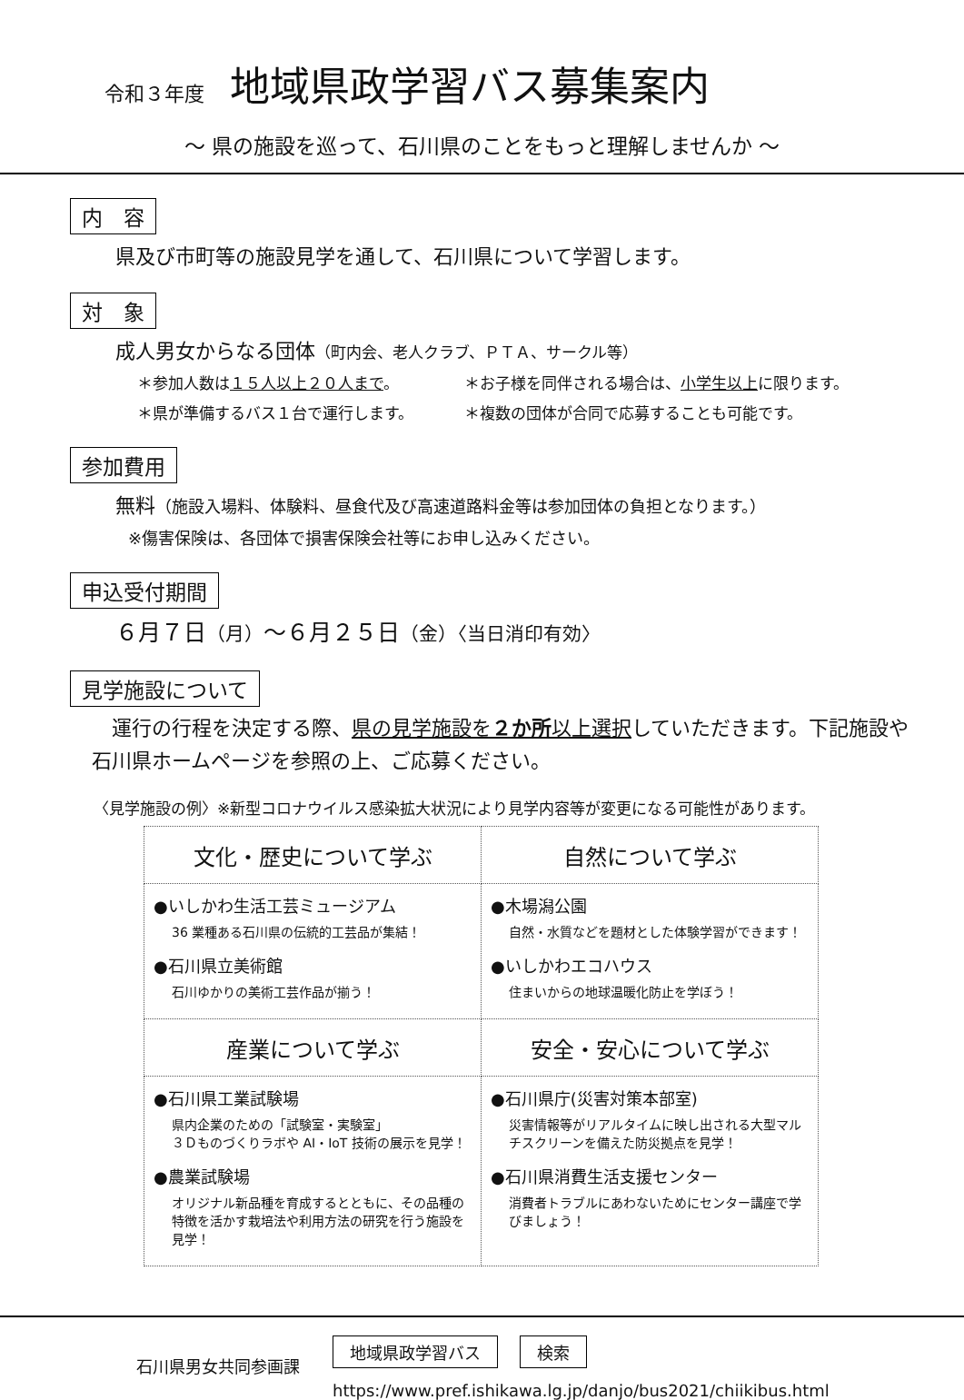令和３年度 地域県政学習バス募集案内
～ 県の施設を巡って、石川県のことをもっと理解しませんか ～
内　容
県及び市町等の施設見学を通して、石川県について学習します。
対　象
成人男女からなる団体（町内会、老人クラブ、ＰＴＡ、サークル等）
＊参加人数は１５人以上２０人まで。 ＊お子様を同伴される場合は、 小学生以上 に限ります。
＊県が準備するバス１台で運行します。 ＊複数の団体が合同で応募することも可能です。
参加費用
無料（施設入場料、体験料、昼食代及び高速道路料金等は参加団体の負担となります。）
※傷害保険は、各団体で損害保険会社等にお申し込みください。
申込受付期間
６月７日（月）～６月２５日（金）〈当日消印有効〉
見学施設について
　運行の行程を決定する際、県の見学施設を２か所以上選択していただきます。下記施設や石川県ホームページを参照の上、ご応募ください。
〈見学施設の例〉※新型コロナウイルス感染拡大状況により見学内容等が変更になる可能性があります。
| 文化・歴史について学ぶ | 自然について学ぶ |
| ●いしかわ生活工芸ミュージアム 36 業種ある石川県の伝統的工芸品が集結！ ●石川県立美術館 石川ゆかりの美術工芸作品が揃う！ | ●木場潟公園 自然・水質などを題材とした体験学習ができます！ ●いしかわエコハウス 住まいからの地球温暖化防止を学ぼう！ |
| 産業について学ぶ | 安全・安心について学ぶ |
| ●石川県工業試験場 県内企業のための「試験室・実験室」 ３Ｄものづくりラボや AI・IoT 技術の展示を見学！ ●農業試験場 オリジナル新品種を育成するとともに、その品種の特徴を活かす栽培法や利用方法の研究を行う施設を見学！ | ●石川県庁(災害対策本部室) 災害情報等がリアルタイムに映し出される大型マルチスクリーンを備えた防災拠点を見学！ ●石川県消費生活支援センター 消費者トラブルにあわないためにセンター講座で学びましょう！ |
石川県男女共同参画課
地域県政学習バス 検索
https://www.pref.ishikawa.lg.jp/danjo/bus2021/chiikibus.html